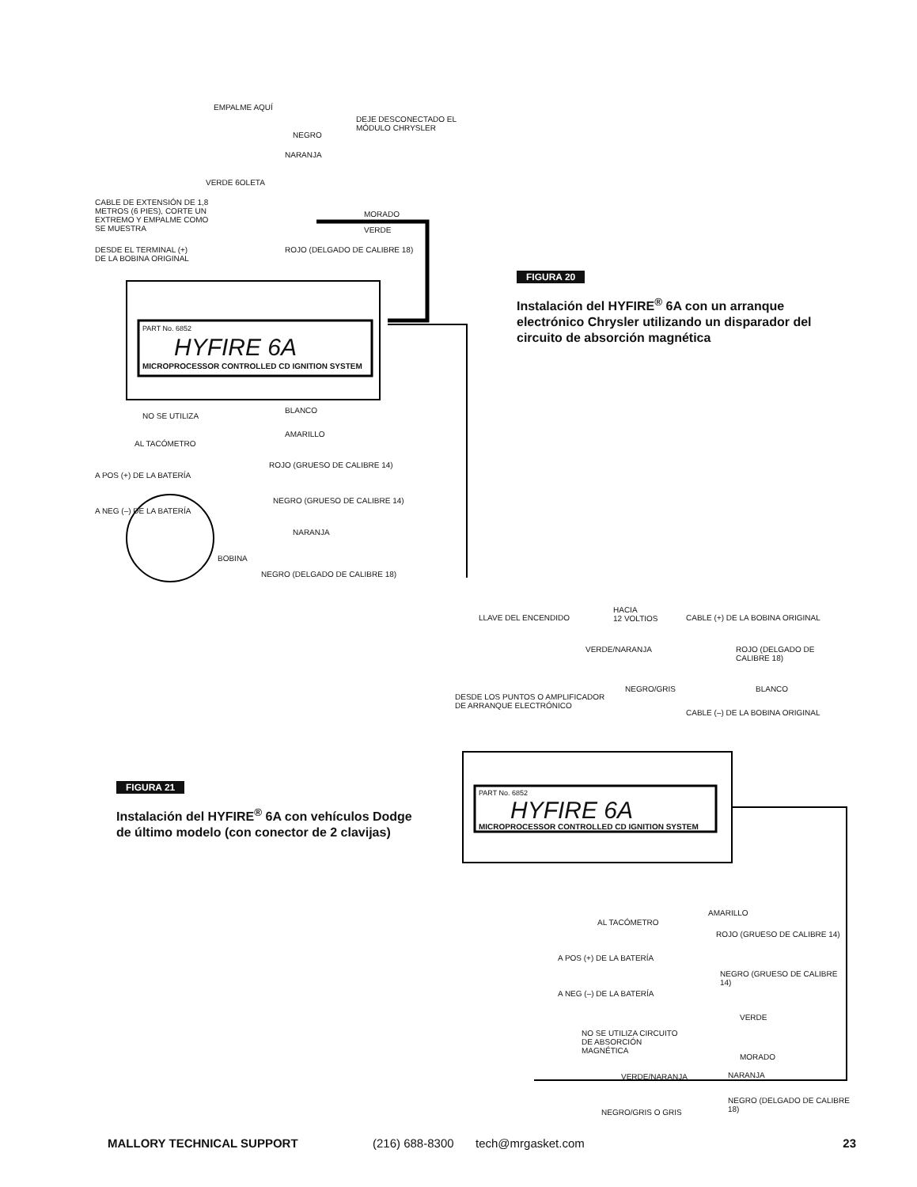EMPALME AQUÍ
DEJE DESCONECTADO EL MÓDULO CHRYSLER
NEGRO
NARANJA
VERDE 6OLETA
CABLE DE EXTENSIÓN DE 1,8 METROS (6 PIES), CORTE UN EXTREMO Y EMPALME COMO SE MUESTRA
MORADO
VERDE
DESDE EL TERMINAL (+) DE LA BOBINA ORIGINAL
ROJO (DELGADO DE CALIBRE 18)
PART No. 6852
HYFIRE 6A
MICROPROCESSOR CONTROLLED CD IGNITION SYSTEM
NO SE UTILIZA
BLANCO
AL TACÓMETRO
AMARILLO
A POS (+) DE LA BATERÍA
ROJO (GRUESO DE CALIBRE 14)
A NEG (–) DE LA BATERÍA
NEGRO (GRUESO DE CALIBRE 14)
NARANJA
BOBINA
NEGRO (DELGADO DE CALIBRE 18)
FIGURA 20
Instalación del HYFIRE<sup>®</sup> 6A con un arranque electrónico Chrysler utilizando un disparador del circuito de absorción magnética
FIGURA 21
Instalación del HYFIRE<sup>®</sup> 6A con vehículos Dodge de último modelo (con conector de 2 clavijas)
LLAVE DEL ENCENDIDO
HACIA
12 VOLTIOS
CABLE (+) DE LA BOBINA ORIGINAL
VERDE/NARANJA ROJO (DELGADO DE CALIBRE 18)
DESDE LOS PUNTOS O AMPLIFICADOR DE ARRANQUE ELECTRÓNICO
NEGRO/GRIS BLANCO
CABLE (–) DE LA BOBINA ORIGINAL
PART No. 6852
HYFIRE 6A
MICROPROCESSOR CONTROLLED CD IGNITION SYSTEM
AL TACÓMETRO
AMARILLO
A POS (+) DE LA BATERÍA
ROJO (GRUESO DE CALIBRE 14)
A NEG (–) DE LA BATERÍA
NEGRO (GRUESO DE CALIBRE 14)
VERDE
NO SE UTILIZA CIRCUITO DE ABSORCIÓN MAGNÉTICA
MORADO
VERDE/NARANJA NARANJA
NEGRO/GRIS O GRIS
NEGRO (DELGADO DE CALIBRE 18)
MALLORY TECHNICAL SUPPORT (216) 688-8300 tech@mrgasket.com 23